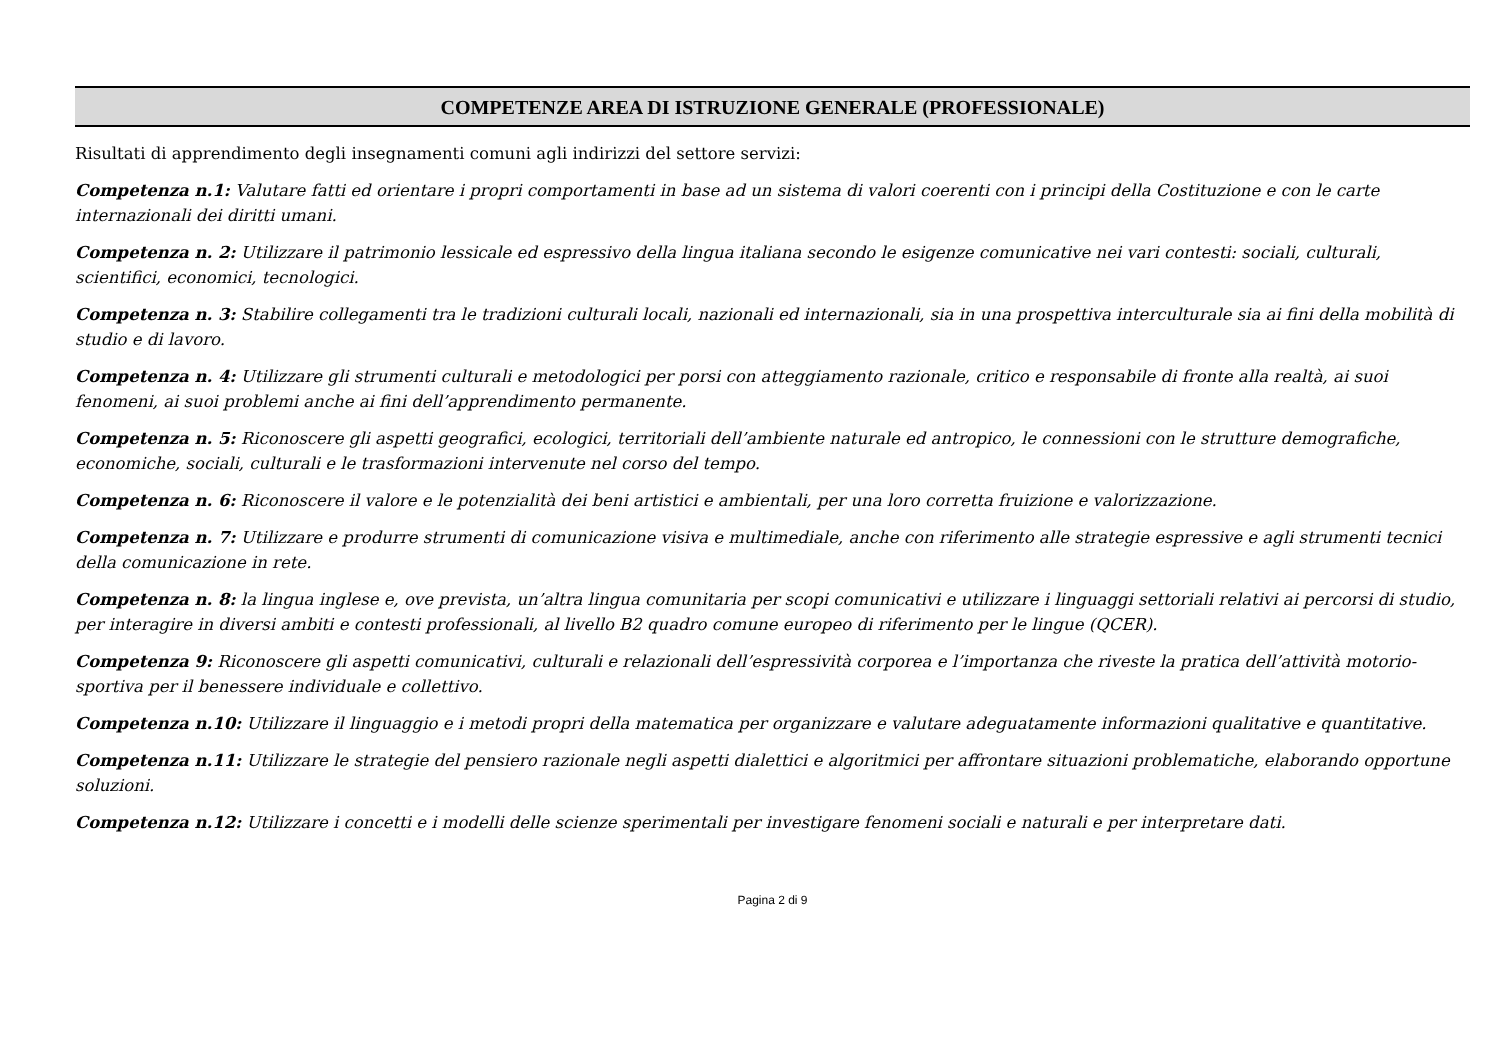COMPETENZE AREA DI ISTRUZIONE GENERALE (PROFESSIONALE)
Risultati di apprendimento degli insegnamenti comuni agli indirizzi del settore servizi:
Competenza n.1: Valutare fatti ed orientare i propri comportamenti in base ad un sistema di valori coerenti con i principi della Costituzione e con le carte internazionali dei diritti umani.
Competenza n. 2: Utilizzare il patrimonio lessicale ed espressivo della lingua italiana secondo le esigenze comunicative nei vari contesti: sociali, culturali, scientifici, economici, tecnologici.
Competenza n. 3: Stabilire collegamenti tra le tradizioni culturali locali, nazionali ed internazionali, sia in una prospettiva interculturale sia ai fini della mobilità di studio e di lavoro.
Competenza n. 4: Utilizzare gli strumenti culturali e metodologici per porsi con atteggiamento razionale, critico e responsabile di fronte alla realtà, ai suoi fenomeni, ai suoi problemi anche ai fini dell’apprendimento permanente.
Competenza n. 5: Riconoscere gli aspetti geografici, ecologici, territoriali dell’ambiente naturale ed antropico, le connessioni con le strutture demografiche, economiche, sociali, culturali e le trasformazioni intervenute nel corso del tempo.
Competenza n. 6: Riconoscere il valore e le potenzialità dei beni artistici e ambientali, per una loro corretta fruizione e valorizzazione.
Competenza n. 7: Utilizzare e produrre strumenti di comunicazione visiva e multimediale, anche con riferimento alle strategie espressive e agli strumenti tecnici della comunicazione in rete.
Competenza n. 8: la lingua inglese e, ove prevista, un’altra lingua comunitaria per scopi comunicativi e utilizzare i linguaggi settoriali relativi ai percorsi di studio, per interagire in diversi ambiti e contesti professionali, al livello B2 quadro comune europeo di riferimento per le lingue (QCER).
Competenza 9: Riconoscere gli aspetti comunicativi, culturali e relazionali dell’espressività corporea e l’importanza che riveste la pratica dell’attività motorio-sportiva per il benessere individuale e collettivo.
Competenza n.10: Utilizzare il linguaggio e i metodi propri della matematica per organizzare e valutare adeguatamente informazioni qualitative e quantitative.
Competenza n.11: Utilizzare le strategie del pensiero razionale negli aspetti dialettici e algoritmici per affrontare situazioni problematiche, elaborando opportune soluzioni.
Competenza n.12: Utilizzare i concetti e i modelli delle scienze sperimentali per investigare fenomeni sociali e naturali e per interpretare dati.
Pagina 2 di 9